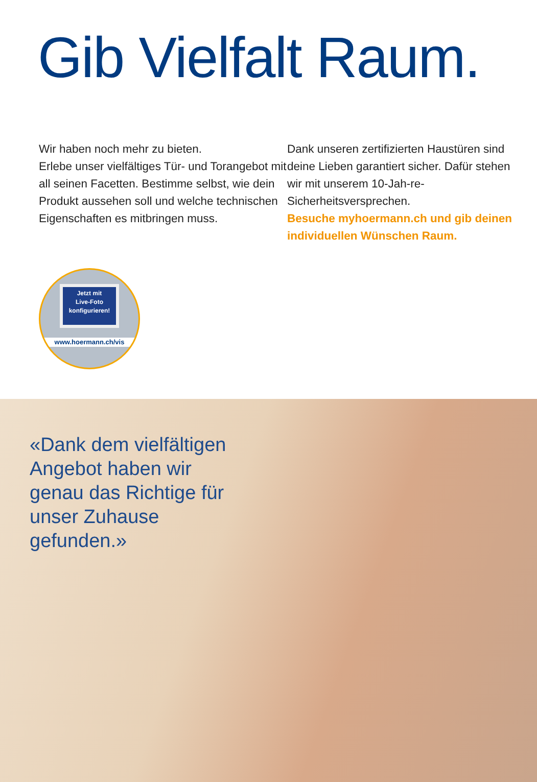Gib Vielfalt Raum.
Wir haben noch mehr zu bieten.
Erlebe unser vielfältiges Tür- und Torangebot mit all seinen Facetten. Bestimme selbst, wie dein Produkt aussehen soll und welche technischen Eigenschaften es mitbringen muss.
Dank unseren zertifizierten Haustüren sind deine Lieben garantiert sicher. Dafür stehen wir mit unserem 10-Jah-re-Sicherheitsversprechen.
Besuche myhoermann.ch und gib deinen individuellen Wünschen Raum.
Jetzt mit
Live-Foto
konfigurieren!
www.hoermann.ch/vis
«Dank dem vielfältigen Angebot haben wir genau das Richtige für unser Zuhause gefunden.»